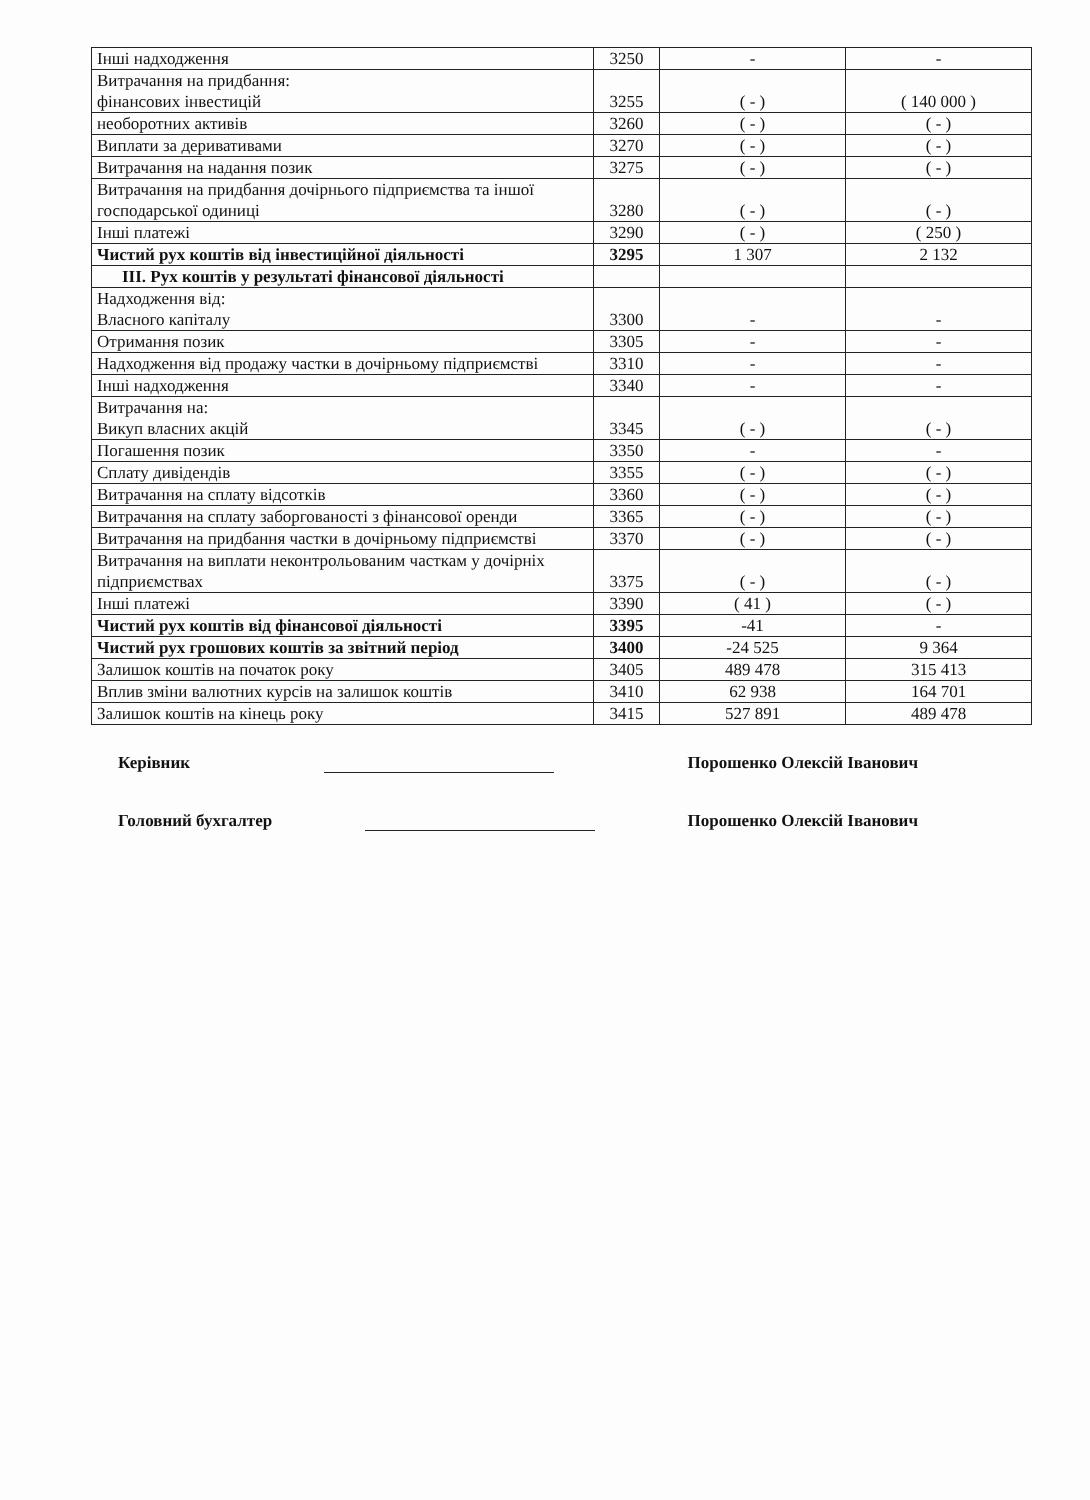| Інші надходження | 3250 | - | - |
| Витрачання на придбання: фінансових інвестицій | 3255 | ( - ) | ( 140 000 ) |
| необоротних активів | 3260 | ( - ) | ( - ) |
| Виплати за деривативами | 3270 | ( - ) | ( - ) |
| Витрачання на надання позик | 3275 | ( - ) | ( - ) |
| Витрачання на придбання дочірнього підприємства та іншої господарської одиниці | 3280 | ( - ) | ( - ) |
| Інші платежі | 3290 | ( - ) | ( 250 ) |
| Чистий рух коштів від інвестиційної діяльності | 3295 | 1 307 | 2 132 |
| III. Рух коштів у результаті фінансової діяльності | | | |
| Надходження від: Власного капіталу | 3300 | - | - |
| Отримання позик | 3305 | - | - |
| Надходження від продажу частки в дочірньому підприємстві | 3310 | - | - |
| Інші надходження | 3340 | - | - |
| Витрачання на: Викуп власних акцій | 3345 | ( - ) | ( - ) |
| Погашення позик | 3350 | - | - |
| Сплату дивідендів | 3355 | ( - ) | ( - ) |
| Витрачання на сплату відсотків | 3360 | ( - ) | ( - ) |
| Витрачання на сплату заборгованості з фінансової оренди | 3365 | ( - ) | ( - ) |
| Витрачання на придбання частки в дочірньому підприємстві | 3370 | ( - ) | ( - ) |
| Витрачання на виплати неконтрольованим часткам у дочірніх підприємствах | 3375 | ( - ) | ( - ) |
| Інші платежі | 3390 | ( 41 ) | ( - ) |
| Чистий рух коштів від фінансової діяльності | 3395 | -41 | - |
| Чистий рух грошових коштів за звітний період | 3400 | -24 525 | 9 364 |
| Залишок коштів на початок року | 3405 | 489 478 | 315 413 |
| Вплив зміни валютних курсів на залишок коштів | 3410 | 62 938 | 164 701 |
| Залишок коштів на кінець року | 3415 | 527 891 | 489 478 |
Керівник Порошенко Олексій Іванович
Головний бухгалтер Порошенко Олексій Іванович